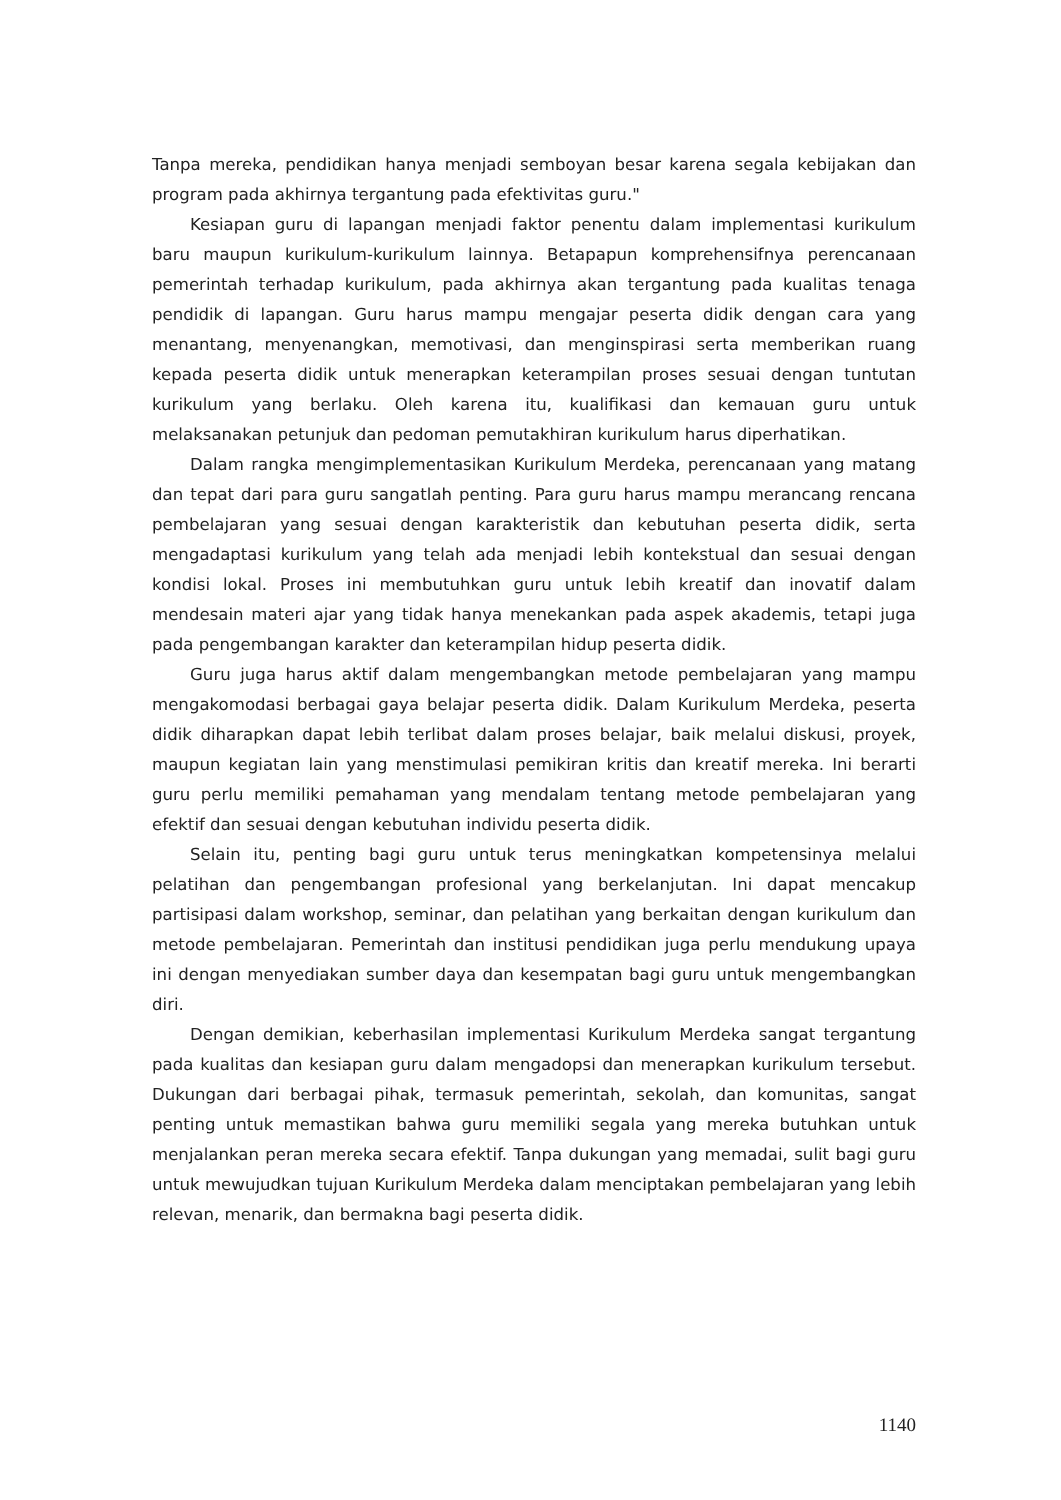Tanpa mereka, pendidikan hanya menjadi semboyan besar karena segala kebijakan dan program pada akhirnya tergantung pada efektivitas guru."
Kesiapan guru di lapangan menjadi faktor penentu dalam implementasi kurikulum baru maupun kurikulum-kurikulum lainnya. Betapapun komprehensifnya perencanaan pemerintah terhadap kurikulum, pada akhirnya akan tergantung pada kualitas tenaga pendidik di lapangan. Guru harus mampu mengajar peserta didik dengan cara yang menantang, menyenangkan, memotivasi, dan menginspirasi serta memberikan ruang kepada peserta didik untuk menerapkan keterampilan proses sesuai dengan tuntutan kurikulum yang berlaku. Oleh karena itu, kualifikasi dan kemauan guru untuk melaksanakan petunjuk dan pedoman pemutakhiran kurikulum harus diperhatikan.
Dalam rangka mengimplementasikan Kurikulum Merdeka, perencanaan yang matang dan tepat dari para guru sangatlah penting. Para guru harus mampu merancang rencana pembelajaran yang sesuai dengan karakteristik dan kebutuhan peserta didik, serta mengadaptasi kurikulum yang telah ada menjadi lebih kontekstual dan sesuai dengan kondisi lokal. Proses ini membutuhkan guru untuk lebih kreatif dan inovatif dalam mendesain materi ajar yang tidak hanya menekankan pada aspek akademis, tetapi juga pada pengembangan karakter dan keterampilan hidup peserta didik.
Guru juga harus aktif dalam mengembangkan metode pembelajaran yang mampu mengakomodasi berbagai gaya belajar peserta didik. Dalam Kurikulum Merdeka, peserta didik diharapkan dapat lebih terlibat dalam proses belajar, baik melalui diskusi, proyek, maupun kegiatan lain yang menstimulasi pemikiran kritis dan kreatif mereka. Ini berarti guru perlu memiliki pemahaman yang mendalam tentang metode pembelajaran yang efektif dan sesuai dengan kebutuhan individu peserta didik.
Selain itu, penting bagi guru untuk terus meningkatkan kompetensinya melalui pelatihan dan pengembangan profesional yang berkelanjutan. Ini dapat mencakup partisipasi dalam workshop, seminar, dan pelatihan yang berkaitan dengan kurikulum dan metode pembelajaran. Pemerintah dan institusi pendidikan juga perlu mendukung upaya ini dengan menyediakan sumber daya dan kesempatan bagi guru untuk mengembangkan diri.
Dengan demikian, keberhasilan implementasi Kurikulum Merdeka sangat tergantung pada kualitas dan kesiapan guru dalam mengadopsi dan menerapkan kurikulum tersebut. Dukungan dari berbagai pihak, termasuk pemerintah, sekolah, dan komunitas, sangat penting untuk memastikan bahwa guru memiliki segala yang mereka butuhkan untuk menjalankan peran mereka secara efektif. Tanpa dukungan yang memadai, sulit bagi guru untuk mewujudkan tujuan Kurikulum Merdeka dalam menciptakan pembelajaran yang lebih relevan, menarik, dan bermakna bagi peserta didik.
1140